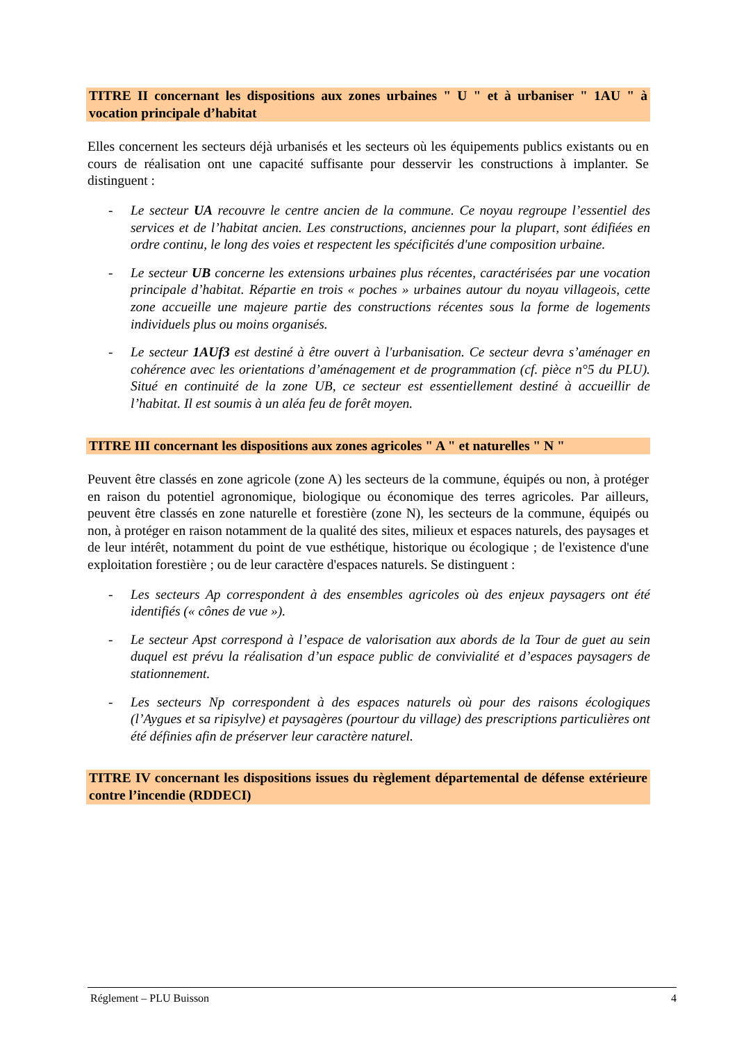TITRE II concernant les dispositions aux zones urbaines " U " et à urbaniser " 1AU " à vocation principale d’habitat
Elles concernent les secteurs déjà urbanisés et les secteurs où les équipements publics existants ou en cours de réalisation ont une capacité suffisante pour desservir les constructions à implanter. Se distinguent :
- Le secteur UA recouvre le centre ancien de la commune. Ce noyau regroupe l’essentiel des services et de l’habitat ancien. Les constructions, anciennes pour la plupart, sont édifiées en ordre continu, le long des voies et respectent les spécificités d'une composition urbaine.
- Le secteur UB concerne les extensions urbaines plus récentes, caractérisées par une vocation principale d’habitat. Répartie en trois « poches » urbaines autour du noyau villageois, cette zone accueille une majeure partie des constructions récentes sous la forme de logements individuels plus ou moins organisés.
- Le secteur 1AUf3 est destiné à être ouvert à l'urbanisation. Ce secteur devra s’aménager en cohérence avec les orientations d’aménagement et de programmation (cf. pièce n°5 du PLU). Situé en continuité de la zone UB, ce secteur est essentiellement destiné à accueillir de l’habitat. Il est soumis à un aléa feu de forêt moyen.
TITRE III concernant les dispositions aux zones agricoles " A " et naturelles " N "
Peuvent être classés en zone agricole (zone A) les secteurs de la commune, équipés ou non, à protéger en raison du potentiel agronomique, biologique ou économique des terres agricoles. Par ailleurs, peuvent être classés en zone naturelle et forestière (zone N), les secteurs de la commune, équipés ou non, à protéger en raison notamment de la qualité des sites, milieux et espaces naturels, des paysages et de leur intérêt, notamment du point de vue esthétique, historique ou écologique ; de l'existence d'une exploitation forestière ; ou de leur caractère d'espaces naturels. Se distinguent :
- Les secteurs Ap correspondent à des ensembles agricoles où des enjeux paysagers ont été identifiés (« cônes de vue »).
- Le secteur Apst correspond à l’espace de valorisation aux abords de la Tour de guet au sein duquel est prévu la réalisation d’un espace public de convivialité et d’espaces paysagers de stationnement.
- Les secteurs Np correspondent à des espaces naturels où pour des raisons écologiques (l’Aygues et sa ripisylve) et paysagères (pourtour du village) des prescriptions particulières ont été définies afin de préserver leur caractère naturel.
TITRE IV concernant les dispositions issues du règlement départemental de défense extérieure contre l’incendie (RDDECI)
Réglement – PLU Buisson 4